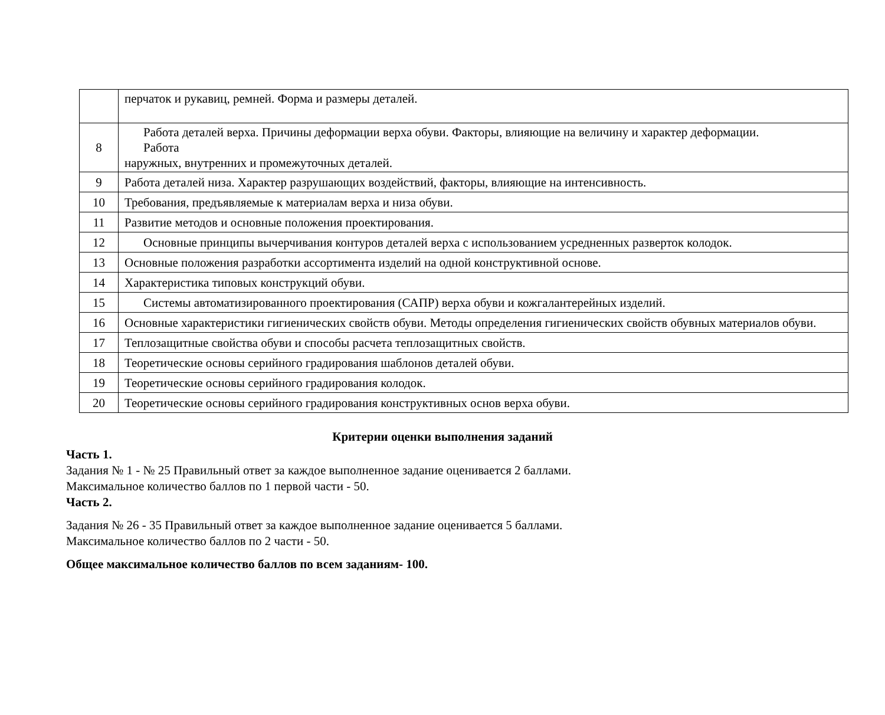| | перчаток и рукавиц, ремней. Форма и размеры деталей. |
| 8 | Работа деталей верха. Причины деформации верха обуви. Факторы, влияющие на величину и характер деформации. Работа наружных, внутренних и промежуточных деталей. |
| 9 | Работа деталей низа. Характер разрушающих воздействий, факторы, влияющие на интенсивность. |
| 10 | Требования, предъявляемые к материалам верха и низа обуви. |
| 11 | Развитие методов и основные положения проектирования. |
| 12 | Основные принципы вычерчивания контуров деталей верха с использованием усредненных разверток колодок. |
| 13 | Основные положения разработки ассортимента изделий на одной конструктивной основе. |
| 14 | Характеристика типовых конструкций обуви. |
| 15 | Системы автоматизированного проектирования (САПР) верха обуви и кожгалантерейных изделий. |
| 16 | Основные характеристики гигиенических свойств обуви. Методы определения гигиенических свойств обувных материалов обуви. |
| 17 | Теплозащитные свойства обуви и способы расчета теплозащитных свойств. |
| 18 | Теоретические основы серийного градирования шаблонов деталей обуви. |
| 19 | Теоретические основы серийного градирования колодок. |
| 20 | Теоретические основы серийного градирования конструктивных основ верха обуви. |
Критерии оценки выполнения заданий
Часть 1.
Задания № 1 - № 25 Правильный ответ за каждое выполненное задание оценивается 2 баллами.
Максимальное количество баллов по 1 первой части - 50.
Часть 2.
Задания № 26 - 35 Правильный ответ за каждое выполненное задание оценивается 5 баллами.
Максимальное количество баллов по 2 части - 50.
Общее максимальное количество баллов по всем заданиям- 100.